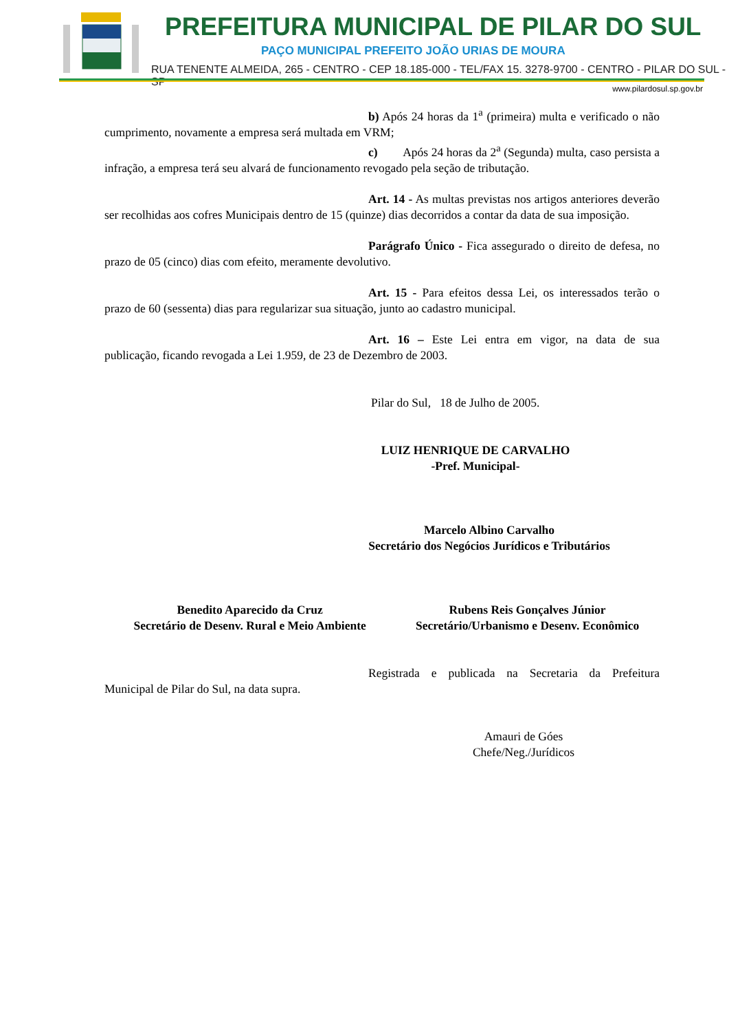PREFEITURA MUNICIPAL DE PILAR DO SUL
PAÇO MUNICIPAL PREFEITO JOÃO URIAS DE MOURA
RUA TENENTE ALMEIDA, 265 - CENTRO - CEP 18.185-000 - TEL/FAX 15. 3278-9700 - CENTRO - PILAR DO SUL - SP
www.pilardosul.sp.gov.br
b) Após 24 horas da 1<sup>a</sup> (primeira) multa e verificado o não cumprimento, novamente a empresa será multada em VRM;
c) Após 24 horas da 2<sup>a</sup> (Segunda) multa, caso persista a infração, a empresa terá seu alvará de funcionamento revogado pela seção de tributação.
Art. 14 - As multas previstas nos artigos anteriores deverão ser recolhidas aos cofres Municipais dentro de 15 (quinze) dias decorridos a contar da data de sua imposição.
Parágrafo Único - Fica assegurado o direito de defesa, no prazo de 05 (cinco) dias com efeito, meramente devolutivo.
Art. 15 - Para efeitos dessa Lei, os interessados terão o prazo de 60 (sessenta) dias para regularizar sua situação, junto ao cadastro municipal.
Art. 16 – Este Lei entra em vigor, na data de sua publicação, ficando revogada a Lei 1.959, de 23 de Dezembro de 2003.
Pilar do Sul, 18 de Julho de 2005.
LUIZ HENRIQUE DE CARVALHO
-Pref. Municipal-
Marcelo Albino Carvalho
Secretário dos Negócios Jurídicos e Tributários
Benedito Aparecido da Cruz
Secretário de Desenv. Rural e Meio Ambiente
Rubens Reis Gonçalves Júnior
Secretário/Urbanismo e Desenv. Econômico
Registrada e publicada na Secretaria da Prefeitura Municipal de Pilar do Sul, na data supra.
Amauri de Góes
Chefe/Neg./Jurídicos